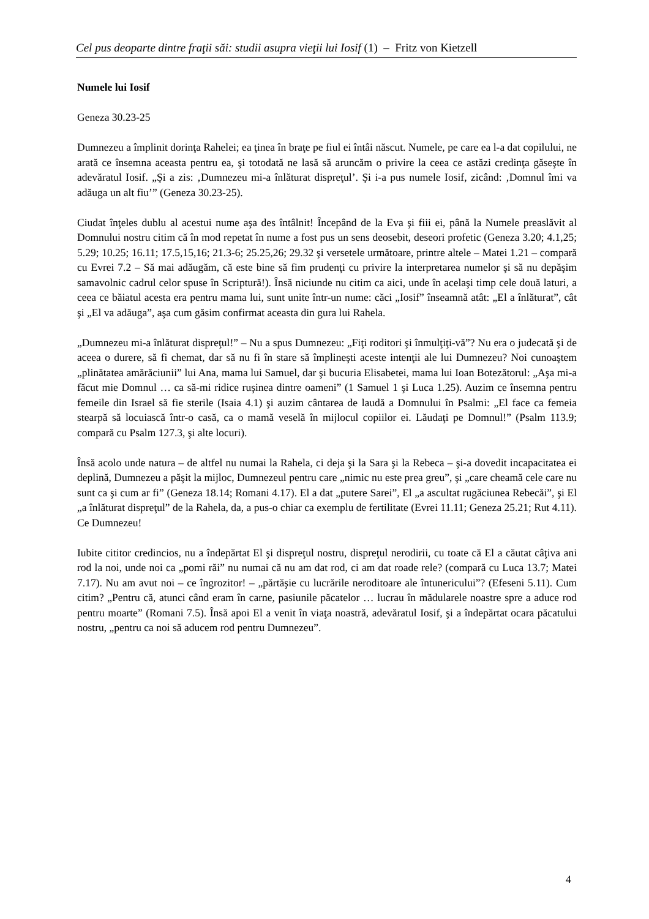Cel pus deoparte dintre fraţii săi: studii asupra vieţii lui Iosif (1) – Fritz von Kietzell
Numele lui Iosif
Geneza 30.23-25
Dumnezeu a împlinit dorinţa Rahelei; ea ţinea în braţe pe fiul ei întâi născut. Numele, pe care ea l-a dat copilului, ne arată ce însemna aceasta pentru ea, şi totodată ne lasă să aruncăm o privire la ceea ce astăzi credinţa găseşte în adevăratul Iosif. „Şi a zis: ‚Dumnezeu mi-a înlăturat dispreţul’. Şi i-a pus numele Iosif, zicând: ‚Domnul îmi va adăuga un alt fiu’” (Geneza 30.23-25).
Ciudat înţeles dublu al acestui nume aşa des întâlnit! Începând de la Eva şi fiii ei, până la Numele preaslăvit al Domnului nostru citim că în mod repetat în nume a fost pus un sens deosebit, deseori profetic (Geneza 3.20; 4.1,25; 5.29; 10.25; 16.11; 17.5,15,16; 21.3-6; 25.25,26; 29.32 şi versetele următoare, printre altele – Matei 1.21 – compară cu Evrei 7.2 – Să mai adăugăm, că este bine să fim prudenţi cu privire la interpretarea numelor şi să nu depăşim samavolnic cadrul celor spuse în Scriptură!). Însă niciunde nu citim ca aici, unde în acelaşi timp cele două laturi, a ceea ce băiatul acesta era pentru mama lui, sunt unite într-un nume: căci „Iosif” înseamnă atât: „El a înlăturat”, cât şi „El va adăuga”, aşa cum găsim confirmat aceasta din gura lui Rahela.
„Dumnezeu mi-a înlăturat dispreţul!” – Nu a spus Dumnezeu: „Fiţi roditori şi înmulţiţi-vă”? Nu era o judecată şi de aceea o durere, să fi chemat, dar să nu fi în stare să împlineşti aceste intenţii ale lui Dumnezeu? Noi cunoaştem „plinătatea amărăciunii” lui Ana, mama lui Samuel, dar şi bucuria Elisabetei, mama lui Ioan Botezătorul: „Aşa mi-a făcut mie Domnul … ca să-mi ridice ruşinea dintre oameni” (1 Samuel 1 şi Luca 1.25). Auzim ce însemna pentru femeile din Israel să fie sterile (Isaia 4.1) şi auzim cântarea de laudă a Domnului în Psalmi: „El face ca femeia stearpă să locuiască într-o casă, ca o mamă veselă în mijlocul copiilor ei. Lăudaţi pe Domnul!” (Psalm 113.9; compară cu Psalm 127.3, şi alte locuri).
Însă acolo unde natura – de altfel nu numai la Rahela, ci deja şi la Sara şi la Rebeca – şi-a dovedit incapacitatea ei deplină, Dumnezeu a păşit la mijloc, Dumnezeul pentru care „nimic nu este prea greu”, şi „care cheamă cele care nu sunt ca şi cum ar fi” (Geneza 18.14; Romani 4.17). El a dat „putere Sarei”, El „a ascultat rugăciunea Rebecăi”, şi El „a înlăturat dispreţul” de la Rahela, da, a pus-o chiar ca exemplu de fertilitate (Evrei 11.11; Geneza 25.21; Rut 4.11). Ce Dumnezeu!
Iubite cititor credincios, nu a îndepărtat El şi dispreţul nostru, dispreţul nerodirii, cu toate că El a căutat câţiva ani rod la noi, unde noi ca „pomi răi” nu numai că nu am dat rod, ci am dat roade rele? (compară cu Luca 13.7; Matei 7.17). Nu am avut noi – ce îngrozitor! – „părtăşie cu lucrările neroditoare ale întunericului”? (Efeseni 5.11). Cum citim? „Pentru că, atunci când eram în carne, pasiunile păcatelor … lucrau în mădularele noastre spre a aduce rod pentru moarte” (Romani 7.5). Însă apoi El a venit în viaţa noastră, adevăratul Iosif, şi a îndepărtat ocara păcatului nostru, „pentru ca noi să aducem rod pentru Dumnezeu”.
4